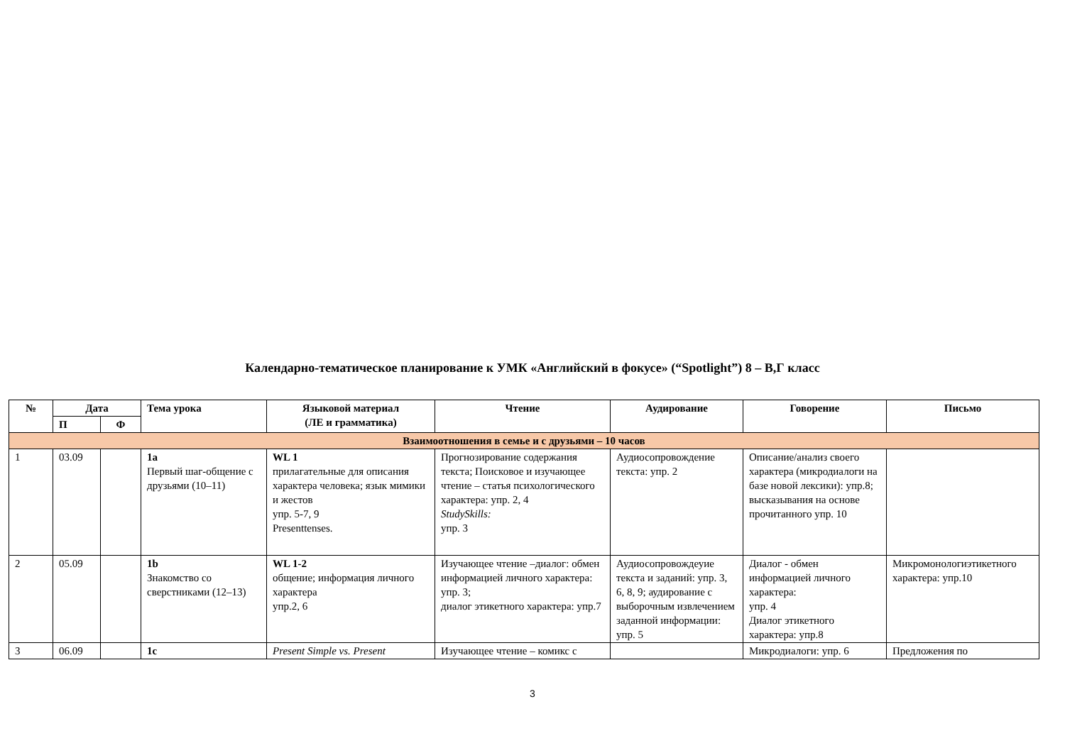Календарно-тематическое планирование к УМК «Английский в фокусе» (“Spotlight”) 8 – В,Г класс
| № | Дата | | Тема урока | Языковой материал (ЛЕ и грамматика) | Чтение | Аудирование | Говорение | Письмо |
| --- | --- | --- | --- | --- | --- | --- | --- | --- |
| | П | Ф | | | | | | |
| Взаимоотношения в семье и с друзьями – 10 часов | | | | | | | | |
| 1 | 03.09 | | 1a Первый шаг-общение с друзьями (10–11) | WL 1 прилагательные для описания характера человека; язык мимики и жестов упр. 5-7, 9 Presenttenses. | Прогнозирование содержания текста; Поисковое и изучающее чтение – статья психологического характера: упр. 2, 4 StudySkills: упр. 3 | Аудиосопровождение текста: упр. 2 | Описание/анализ своего характера (микродиалоги на базе новой лексики): упр.8; высказывания на основе прочитанного упр. 10 | |
| 2 | 05.09 | | 1b Знакомство со сверстниками (12–13) | WL 1-2 общение; информация личного характера упр.2, 6 | Изучающее чтение –диалог: обмен информацией личного характера: упр. 3; диалог этикетного характера: упр.7 | Аудиосопровождеуие текста и заданий: упр. 3, 6, 8, 9; аудирование с выборочным извлечением заданной информации: упр. 5 | Диалог - обмен информацией личного характера: упр. 4 Диалог этикетного характера: упр.8 | Микромонологиэтикетного характера: упр.10 |
| 3 | 06.09 | | 1c | Present Simple vs. Present | Изучающее чтение – комикс с | | Микродиалоги: упр. 6 | Предложения по |
3